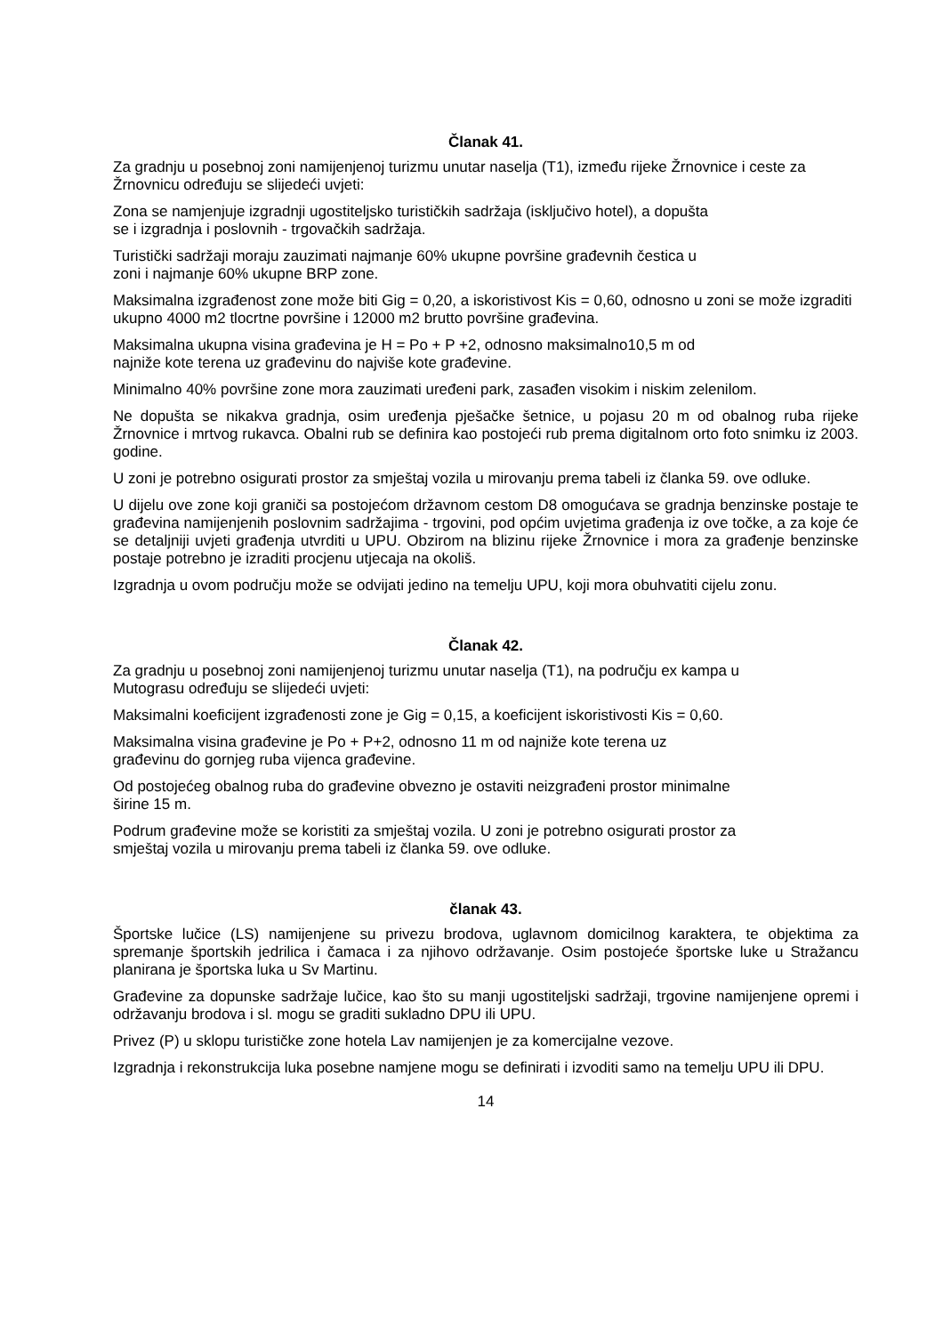Članak 41.
Za gradnju u posebnoj zoni namijenjenoj turizmu unutar naselja (T1), između rijeke Žrnovnice i ceste za Žrnovnicu određuju se slijedeći uvjeti:
Zona se namjenjuje izgradnji ugostiteljsko turističkih sadržaja (isključivo hotel), a dopušta
se i izgradnja i poslovnih - trgovačkih sadržaja.
Turistički sadržaji moraju zauzimati najmanje 60% ukupne površine građevnih čestica u
zoni i najmanje 60% ukupne BRP zone.
Maksimalna izgrađenost zone može biti Gig = 0,20, a iskoristivost Kis = 0,60, odnosno u zoni se može izgraditi ukupno 4000 m2 tlocrtne površine i 12000 m2 brutto površine građevina.
Maksimalna ukupna visina građevina je H = Po + P +2, odnosno maksimalno10,5 m od
najniže kote terena uz građevinu do najviše kote građevine.
Minimalno 40% površine zone mora zauzimati uređeni park, zasađen visokim i niskim zelenilom.
Ne dopušta se nikakva gradnja, osim uređenja pješačke šetnice, u pojasu 20 m od obalnog ruba rijeke Žrnovnice i mrtvog rukavca. Obalni rub se definira kao postojeći rub prema digitalnom orto foto snimku iz 2003. godine.
U zoni je potrebno osigurati prostor za smještaj vozila u mirovanju prema tabeli iz članka 59. ove odluke.
U dijelu ove zone koji graniči sa postojećom državnom cestom D8 omogućava se gradnja benzinske postaje te građevina namijenjenih poslovnim sadržajima - trgovini, pod općim uvjetima građenja iz ove točke, a za koje će se detaljniji uvjeti građenja utvrditi u UPU. Obzirom na blizinu rijeke Žrnovnice i mora za građenje benzinske postaje potrebno je izraditi procjenu utjecaja na okoliš.
Izgradnja u ovom području može se odvijati jedino na temelju UPU, koji mora obuhvatiti cijelu zonu.
Članak 42.
Za gradnju u posebnoj zoni namijenjenoj turizmu unutar naselja (T1), na području ex kampa u
Mutograsu određuju se slijedeći uvjeti:
Maksimalni koeficijent izgrađenosti zone je Gig = 0,15, a koeficijent iskoristivosti Kis = 0,60.
Maksimalna visina građevine je Po + P+2, odnosno 11 m od najniže kote terena uz
građevinu do gornjeg ruba vijenca građevine.
Od postojećeg obalnog ruba do građevine obvezno je ostaviti neizgrađeni prostor minimalne
širine 15 m.
Podrum građevine može se koristiti za smještaj vozila. U zoni je potrebno osigurati prostor za
smještaj vozila u mirovanju prema tabeli iz članka 59. ove odluke.
članak 43.
Športske lučice (LS) namijenjene su privezu brodova, uglavnom domicilnog karaktera, te objektima za spremanje športskih jedrilica i čamaca i za njihovo održavanje. Osim postojeće športske luke u Stražancu planirana je športska luka u Sv Martinu.
Građevine za dopunske sadržaje lučice, kao što su manji ugostiteljski sadržaji, trgovine namijenjene opremi i održavanju brodova i sl. mogu se graditi sukladno DPU ili UPU.
Privez (P) u sklopu turističke zone hotela Lav namijenjen je za komercijalne vezove.
Izgradnja i rekonstrukcija luka posebne namjene mogu se definirati i izvoditi samo na temelju UPU ili DPU.
14